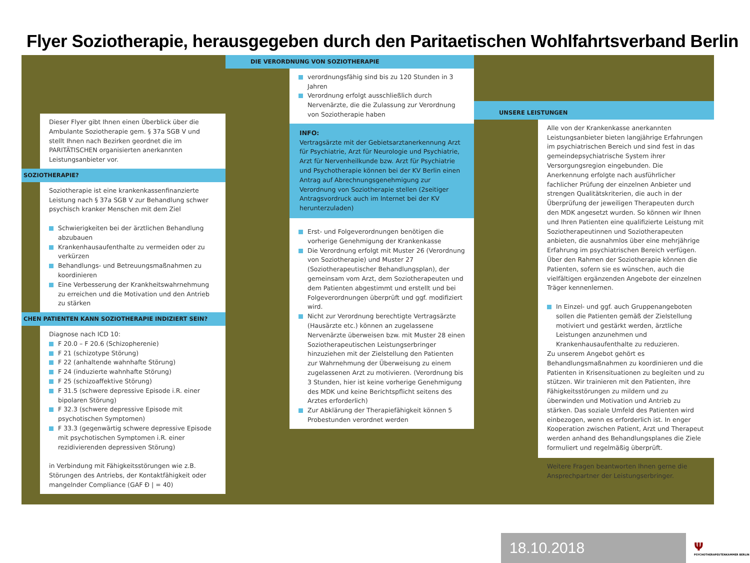Flyer Soziotherapie, herausgegeben durch den Paritaetischen Wohlfahrtsverband Berlin
Dieser Flyer gibt Ihnen einen Überblick über die Ambulante Soziotherapie gem. § 37a SGB V und stellt Ihnen nach Bezirken geordnet die im PARITÄTISCHEN organisierten anerkannten Leistungsanbieter vor.
SOZIOTHERAPIE?
Soziotherapie ist eine krankenkassenfinanzierte Leistung nach § 37a SGB V zur Behandlung schwer psychisch kranker Menschen mit dem Ziel
Schwierigkeiten bei der ärztlichen Behandlung abzubauen
Krankenhausaufenthalte zu vermeiden oder zu verkürzen
Behandlungs- und Betreuungsmaßnahmen zu koordinieren
Eine Verbesserung der Krankheitswahrnehmung zu erreichen und die Motivation und den Antrieb zu stärken
CHEN PATIENTEN KANN SOZIOTHERAPIE INDIZIERT SEIN?
Diagnose nach ICD 10:
F 20.0 – F 20.6 (Schizopherenie)
F 21 (schizotype Störung)
F 22 (anhaltende wahnhafte Störung)
F 24 (induzierte wahnhafte Störung)
F 25 (schizoaffektive Störung)
F 31.5 (schwere depressive Episode i.R. einer bipolaren Störung)
F 32.3 (schwere depressive Episode mit psychotischen Symptomen)
F 33.3 (gegenwärtig schwere depressive Episode mit psychotischen Symptomen i.R. einer rezidivierenden depressiven Störung)
in Verbindung mit Fähigkeitsstörungen wie z.B. Störungen des Antriebs, der Kontaktfähigkeit oder mangelnder Compliance (GAF Ð | = 40)
DIE VERORDNUNG VON SOZIOTHERAPIE
verordnungsfähig sind bis zu 120 Stunden in 3 Jahren
Verordnung erfolgt ausschließlich durch Nervenärzte, die die Zulassung zur Verordnung von Soziotherapie haben
INFO:
Vertragsärzte mit der Gebietsarztanerkennung Arzt für Psychiatrie, Arzt für Neurologie und Psychiatrie, Arzt für Nervenheilkunde bzw. Arzt für Psychiatrie und Psychotherapie können bei der KV Berlin einen Antrag auf Abrechnungsgenehmigung zur Verordnung von Soziotherapie stellen (2seitiger Antragsvordruck auch im Internet bei der KV herunterzuladen)
Erst- und Folgeverordnungen benötigen die vorherige Genehmigung der Krankenkasse
Die Verordnung erfolgt mit Muster 26 (Verordnung von Soziotherapie) und Muster 27 (Soziotherapeutischer Behandlungsplan), der gemeinsam vom Arzt, dem Soziotherapeuten und dem Patienten abgestimmt und erstellt und bei Folgeverordnungen überprüft und ggf. modifiziert wird.
Nicht zur Verordnung berechtigte Vertragsärzte (Hausärzte etc.) können an zugelassene Nervenärzte überweisen bzw. mit Muster 28 einen Soziotherapeutischen Leistungserbringer hinzuziehen mit der Zielstellung den Patienten zur Wahrnehmung der Überweisung zu einem zugelassenen Arzt zu motivieren. (Verordnung bis 3 Stunden, hier ist keine vorherige Genehmigung des MDK und keine Berichtspflicht seitens des Arztes erforderlich)
Zur Abklärung der Therapiefähigkeit können 5 Probestunden verordnet werden
UNSERE LEISTUNGEN
Alle von der Krankenkasse anerkannten Leistungsanbieter bieten langjährige Erfahrungen im psychiatrischen Bereich und sind fest in das gemeindepsychiatrische System ihrer Versorgungsregion eingebunden. Die Anerkennung erfolgte nach ausführlicher fachlicher Prüfung der einzelnen Anbieter und strengen Qualitätskriterien, die auch in der Überprüfung der jeweiligen Therapeuten durch den MDK angesetzt wurden. So können wir Ihnen und Ihren Patienten eine qualifizierte Leistung mit Soziotherapeutinnen und Soziotherapeuten anbieten, die ausnahmlos über eine mehrjährige Erfahrung im psychiatrischen Bereich verfügen. Über den Rahmen der Soziotherapie können die Patienten, sofern sie es wünschen, auch die vielfältigen ergänzenden Angebote der einzelnen Träger kennenlernen.
In Einzel- und ggf. auch Gruppenangeboten sollen die Patienten gemäß der Zielstellung motiviert und gestärkt werden, ärztliche Leistungen anzunehmen und Krankenhausaufenthalte zu reduzieren.
Zu unserem Angebot gehört es Behandlungsmaßnahmen zu koordinieren und die Patienten in Krisensituationen zu begleiten und zu stützen. Wir trainieren mit den Patienten, ihre Fähigkeitsstörungen zu mildern und zu überwinden und Motivation und Antrieb zu stärken. Das soziale Umfeld des Patienten wird einbezogen, wenn es erforderlich ist. In enger Kooperation zwischen Patient, Arzt und Therapeut werden anhand des Behandlungsplanes die Ziele formuliert und regelmäßig überprüft.
Weitere Fragen beantworten Ihnen gerne die Ansprechpartner der Leistungserbringer.
18.10.2018
Ψ
PSYCHOTHERAPEUTENKAMMER BERLIN